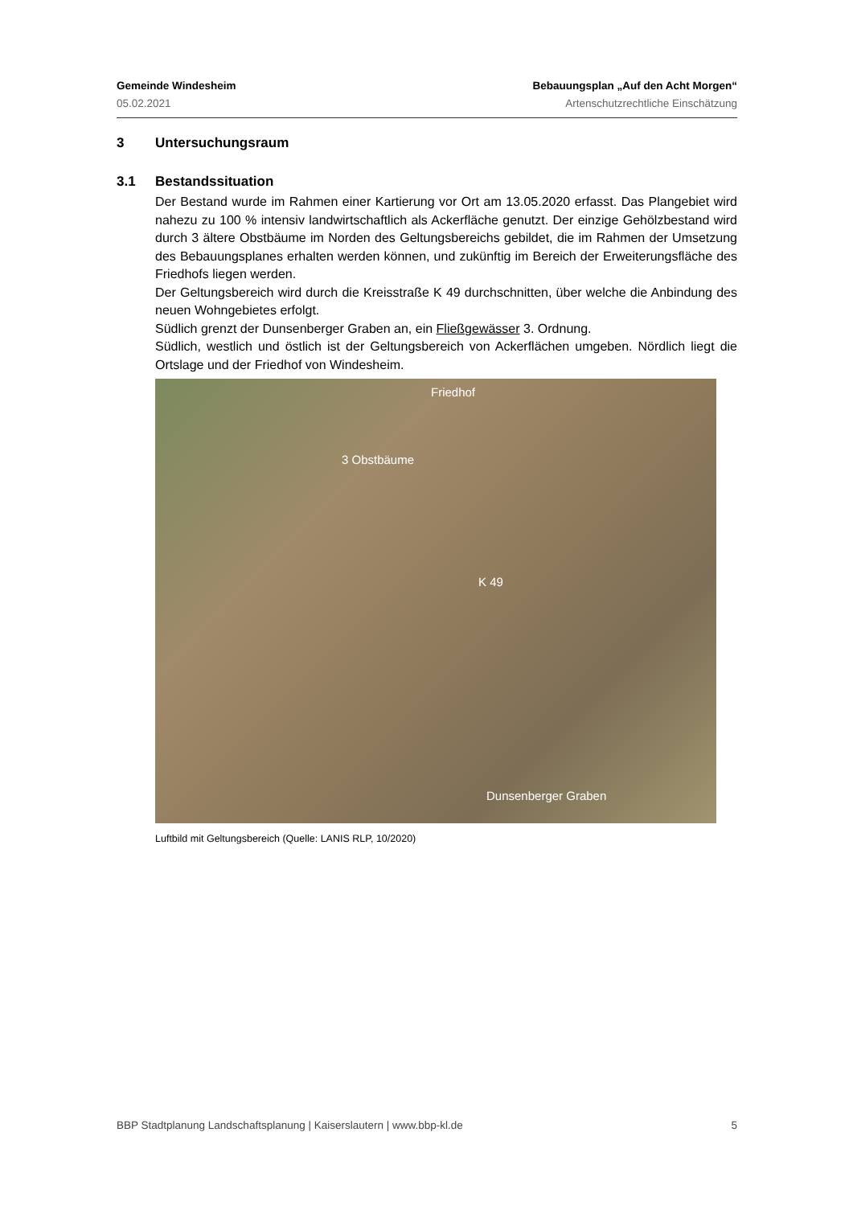Gemeinde Windesheim Bebauungsplan „Auf den Acht Morgen“
05.02.2021 Artenschutzrechtliche Einschätzung
3 Untersuchungsraum
3.1 Bestandssituation
Der Bestand wurde im Rahmen einer Kartierung vor Ort am 13.05.2020 erfasst. Das Plangebiet wird nahezu zu 100 % intensiv landwirtschaftlich als Ackerfläche genutzt. Der einzige Gehölzbestand wird durch 3 ältere Obstbäume im Norden des Geltungsbereichs gebildet, die im Rahmen der Umsetzung des Bebauungsplanes erhalten werden können, und zukünftig im Bereich der Erweiterungsfläche des Friedhofs liegen werden.
Der Geltungsbereich wird durch die Kreisstraße K 49 durchschnitten, über welche die Anbindung des neuen Wohngebietes erfolgt.
Südlich grenzt der Dunsenberger Graben an, ein Fließgewässer 3. Ordnung.
Südlich, westlich und östlich ist der Geltungsbereich von Ackerflächen umgeben. Nördlich liegt die Ortslage und der Friedhof von Windesheim.
Friedhof
3 Obstbäume
K 49
Dunsenberger Graben
Luftbild mit Geltungsbereich (Quelle: LANIS RLP, 10/2020)
BBP Stadtplanung Landschaftsplanung | Kaiserslautern | www.bbp-kl.de 5